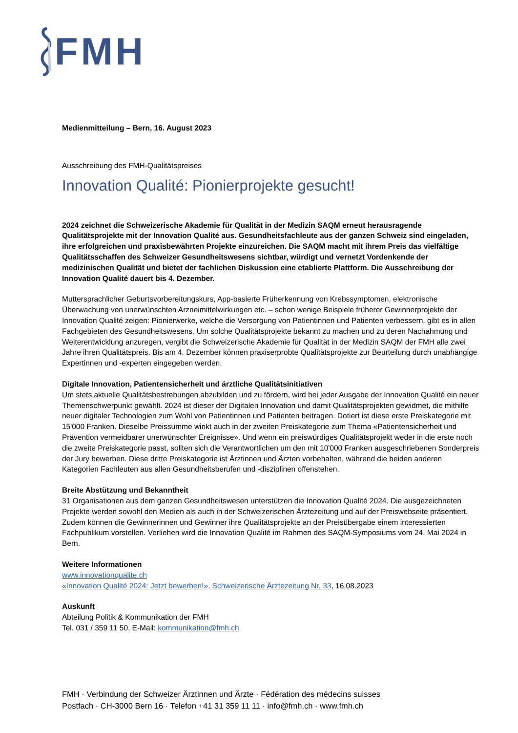FMH
Medienmitteilung – Bern, 16. August 2023
Ausschreibung des FMH-Qualitätspreises
Innovation Qualité: Pionierprojekte gesucht!
2024 zeichnet die Schweizerische Akademie für Qualität in der Medizin SAQM erneut herausragende Qualitätsprojekte mit der Innovation Qualité aus. Gesundheitsfachleute aus der ganzen Schweiz sind eingeladen, ihre erfolgreichen und praxisbewährten Projekte einzureichen. Die SAQM macht mit ihrem Preis das vielfältige Qualitätsschaffen des Schweizer Gesundheitswesens sichtbar, würdigt und vernetzt Vordenkende der medizinischen Qualität und bietet der fachlichen Diskussion eine etablierte Plattform. Die Ausschreibung der Innovation Qualité dauert bis 4. Dezember.
Muttersprachlicher Geburtsvorbereitungskurs, App-basierte Früherkennung von Krebssymptomen, elektronische Überwachung von unerwünschten Arzneimittelwirkungen etc. – schon wenige Beispiele früherer Gewinnerprojekte der Innovation Qualité zeigen: Pionierwerke, welche die Versorgung von Patientinnen und Patienten verbessern, gibt es in allen Fachgebieten des Gesundheitswesens. Um solche Qualitätsprojekte bekannt zu machen und zu deren Nachahmung und Weiterentwicklung anzuregen, vergibt die Schweizerische Akademie für Qualität in der Medizin SAQM der FMH alle zwei Jahre ihren Qualitätspreis. Bis am 4. Dezember können praxiserprobte Qualitätsprojekte zur Beurteilung durch unabhängige Expertinnen und -experten eingegeben werden.
Digitale Innovation, Patientensicherheit und ärztliche Qualitätsinitiativen
Um stets aktuelle Qualitätsbestrebungen abzubilden und zu fördern, wird bei jeder Ausgabe der Innovation Qualité ein neuer Themenschwerpunkt gewählt. 2024 ist dieser der Digitalen Innovation und damit Qualitätsprojekten gewidmet, die mithilfe neuer digitaler Technologien zum Wohl von Patientinnen und Patienten beitragen. Dotiert ist diese erste Preiskategorie mit 15'000 Franken. Dieselbe Preissumme winkt auch in der zweiten Preiskategorie zum Thema «Patientensicherheit und Prävention vermeidbarer unerwünschter Ereignisse». Und wenn ein preiswürdiges Qualitätsprojekt weder in die erste noch die zweite Preiskategorie passt, sollten sich die Verantwortlichen um den mit 10'000 Franken ausgeschriebenen Sonderpreis der Jury bewerben. Diese dritte Preiskategorie ist Ärztinnen und Ärzten vorbehalten, während die beiden anderen Kategorien Fachleuten aus allen Gesundheitsberufen und -disziplinen offenstehen.
Breite Abstützung und Bekanntheit
31 Organisationen aus dem ganzen Gesundheitswesen unterstützen die Innovation Qualité 2024. Die ausgezeichneten Projekte werden sowohl den Medien als auch in der Schweizerischen Ärztezeitung und auf der Preiswebseite präsentiert. Zudem können die Gewinnerinnen und Gewinner ihre Qualitätsprojekte an der Preisübergabe einem interessierten Fachpublikum vorstellen. Verliehen wird die Innovation Qualité im Rahmen des SAQM-Symposiums vom 24. Mai 2024 in Bern.
Weitere Informationen
www.innovationqualite.ch
«Innovation Qualité 2024: Jetzt bewerben!», Schweizerische Ärztezeitung Nr. 33, 16.08.2023
Auskunft
Abteilung Politik & Kommunikation der FMH
Tel. 031 / 359 11 50, E-Mail: kommunikation@fmh.ch
FMH · Verbindung der Schweizer Ärztinnen und Ärzte · Fédération des médecins suisses
Postfach · CH-3000 Bern 16 · Telefon +41 31 359 11 11 · info@fmh.ch · www.fmh.ch